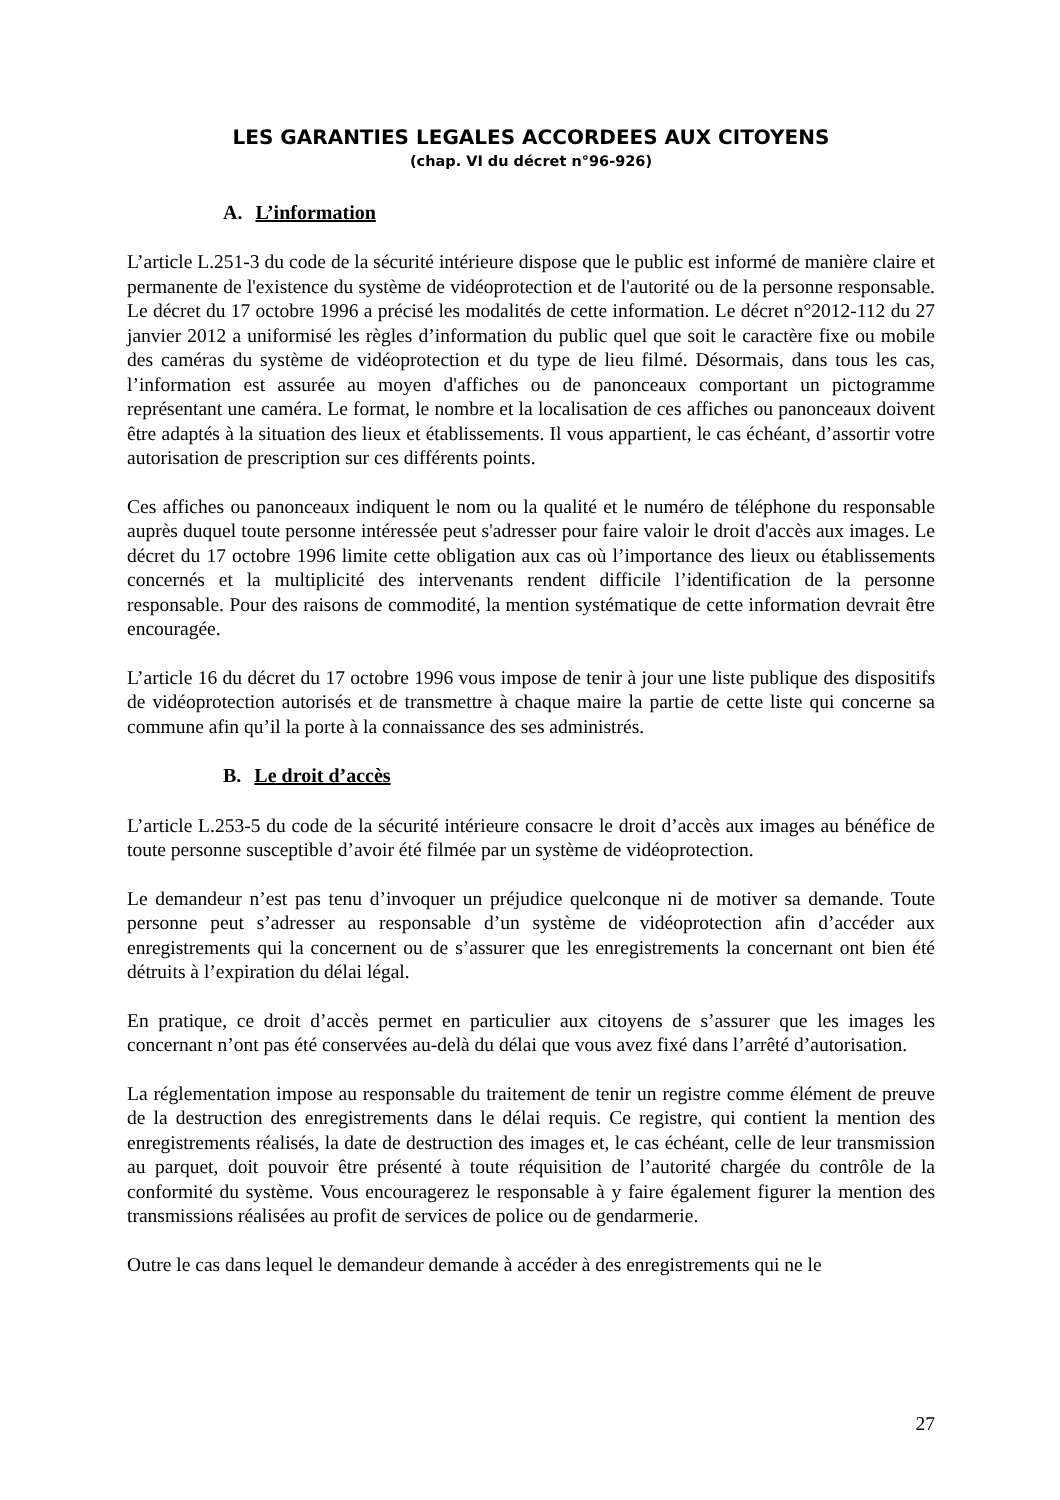LES GARANTIES LEGALES ACCORDEES AUX CITOYENS
(chap. VI du décret n°96-926)
A. L’information
L’article L.251-3 du code de la sécurité intérieure dispose que le public est informé de manière claire et permanente de l'existence du système de vidéoprotection et de l'autorité ou de la personne responsable. Le décret du 17 octobre 1996 a précisé les modalités de cette information. Le décret n°2012-112 du 27 janvier 2012 a uniformisé les règles d’information du public quel que soit le caractère fixe ou mobile des caméras du système de vidéoprotection et du type de lieu filmé. Désormais, dans tous les cas, l’information est assurée au moyen d'affiches ou de panonceaux comportant un pictogramme représentant une caméra. Le format, le nombre et la localisation de ces affiches ou panonceaux doivent être adaptés à la situation des lieux et établissements. Il vous appartient, le cas échéant, d’assortir votre autorisation de prescription sur ces différents points.
Ces affiches ou panonceaux indiquent le nom ou la qualité et le numéro de téléphone du responsable auprès duquel toute personne intéressée peut s'adresser pour faire valoir le droit d'accès aux images. Le décret du 17 octobre 1996 limite cette obligation aux cas où l’importance des lieux ou établissements concernés et la multiplicité des intervenants rendent difficile l’identification de la personne responsable. Pour des raisons de commodité, la mention systématique de cette information devrait être encouragée.
L’article 16 du décret du 17 octobre 1996 vous impose de tenir à jour une liste publique des dispositifs de vidéoprotection autorisés et de transmettre à chaque maire la partie de cette liste qui concerne sa commune afin qu’il la porte à la connaissance des ses administrés.
B. Le droit d’accès
L’article L.253-5 du code de la sécurité intérieure consacre le droit d’accès aux images au bénéfice de toute personne susceptible d’avoir été filmée par un système de vidéoprotection.
Le demandeur n’est pas tenu d’invoquer un préjudice quelconque ni de motiver sa demande. Toute personne peut s’adresser au responsable d’un système de vidéoprotection afin d’accéder aux enregistrements qui la concernent ou de s’assurer que les enregistrements la concernant ont bien été détruits à l’expiration du délai légal.
En pratique, ce droit d’accès permet en particulier aux citoyens de s’assurer que les images les concernant n’ont pas été conservées au-delà du délai que vous avez fixé dans l’arrêté d’autorisation.
La réglementation impose au responsable du traitement de tenir un registre comme élément de preuve de la destruction des enregistrements dans le délai requis. Ce registre, qui contient la mention des enregistrements réalisés, la date de destruction des images et, le cas échéant, celle de leur transmission au parquet, doit pouvoir être présenté à toute réquisition de l’autorité chargée du contrôle de la conformité du système. Vous encouragerez le responsable à y faire également figurer la mention des transmissions réalisées au profit de services de police ou de gendarmerie.
Outre le cas dans lequel le demandeur demande à accéder à des enregistrements qui ne le
27